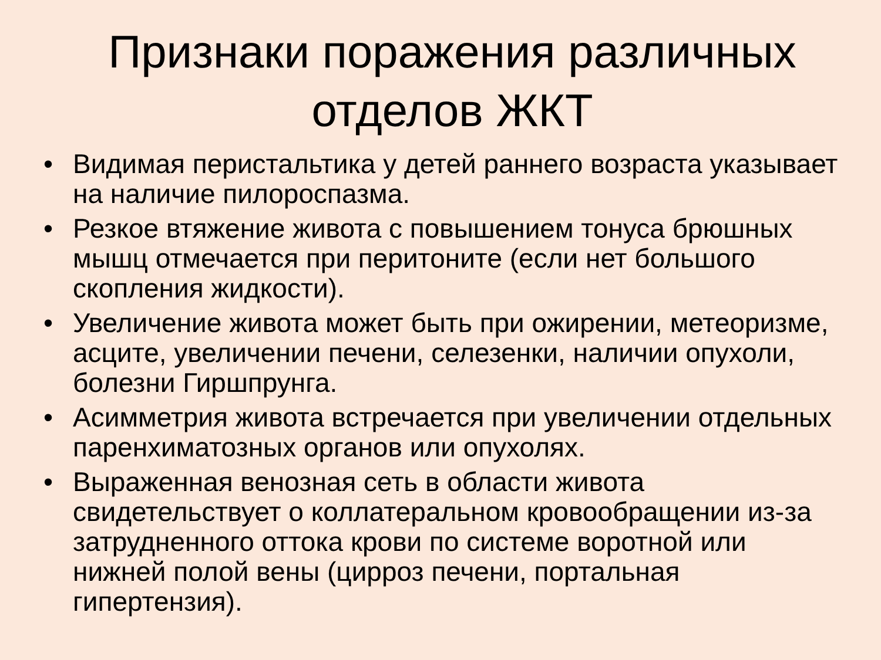Признаки поражения различных отделов ЖКТ
• Видимая перистальтика у детей раннего возраста указывает на наличие пилороспазма.
• Резкое втяжение живота с повышением тонуса брюшных мышц отмечается при перитоните (если нет большого скопления жидкости).
• Увеличение живота может быть при ожирении, метеоризме, асците, увеличении печени, селезенки, наличии опухоли, болезни Гиршпрунга.
• Асимметрия живота встречается при увеличении отдельных паренхиматозных органов или опухолях.
• Выраженная венозная сеть в области живота свидетельствует о коллатеральном кровообращении из-за затрудненного оттока крови по системе воротной или нижней полой вены (цирроз печени, портальная гипертензия).